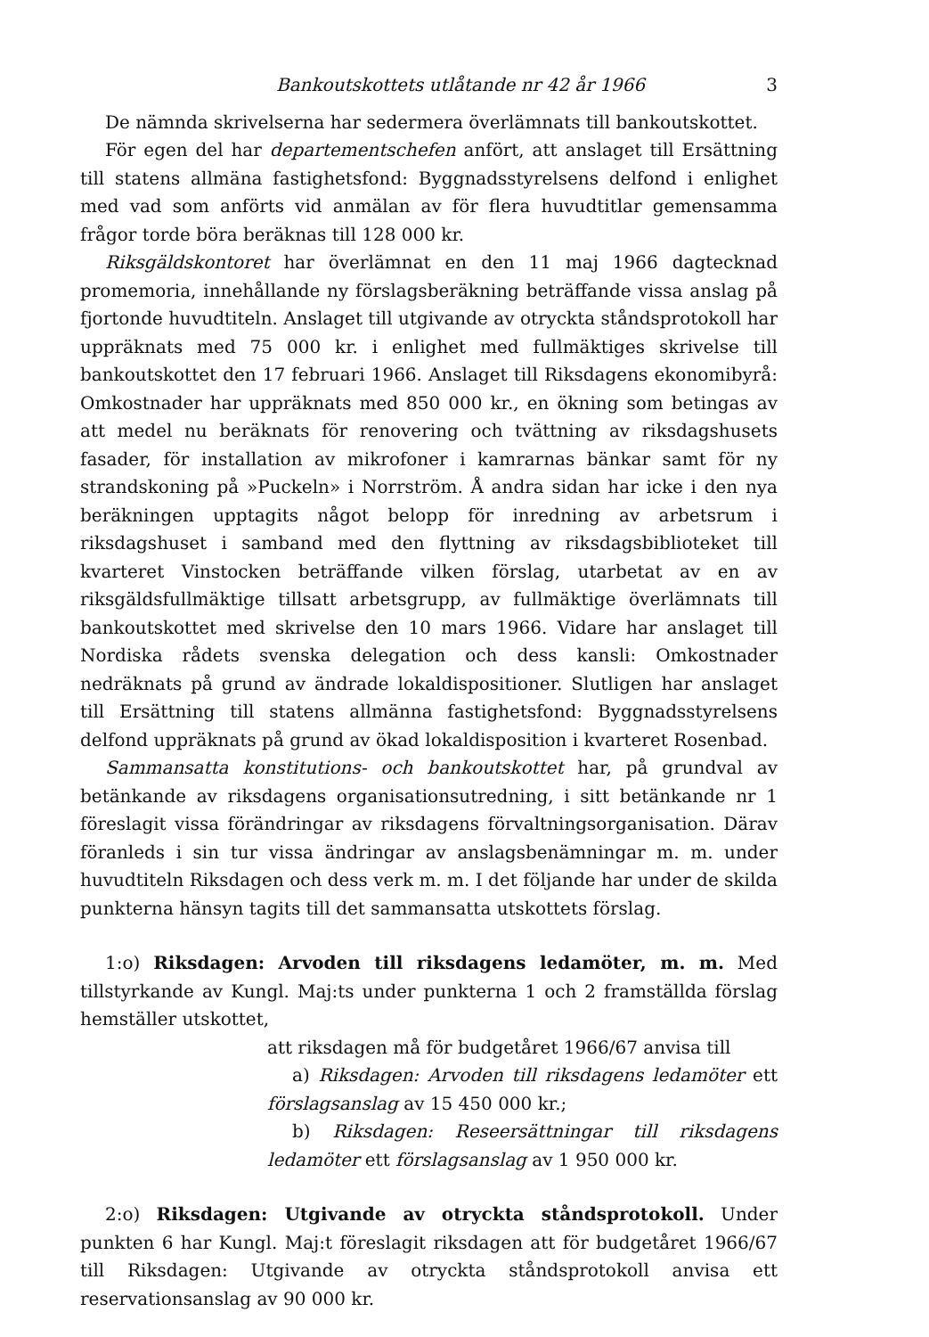Bankoutskottets utlåtande nr 42 år 1966 3
De nämnda skrivelserna har sedermera överlämnats till bankoutskottet.
För egen del har departementschefen anfört, att anslaget till Ersättning till statens allmäna fastighetsfond: Byggnadsstyrelsens delfond i enlighet med vad som anförts vid anmälan av för flera huvudtitlar gemensamma frågor torde böra beräknas till 128 000 kr.
Riksgäldskontoret har överlämnat en den 11 maj 1966 dagtecknad promemoria, innehållande ny förslagsberäkning beträffande vissa anslag på fjortonde huvudtiteln. Anslaget till utgivande av otryckta ståndsprotokoll har uppräknats med 75 000 kr. i enlighet med fullmäktiges skrivelse till bankoutskottet den 17 februari 1966. Anslaget till Riksdagens ekonomibyrå: Omkostnader har uppräknats med 850 000 kr., en ökning som betingas av att medel nu beräknats för renovering och tvättning av riksdagshusets fasader, för installation av mikrofoner i kamrarnas bänkar samt för ny strandskoning på »Puckeln» i Norrström. Å andra sidan har icke i den nya beräkningen upptagits något belopp för inredning av arbetsrum i riksdagshuset i samband med den flyttning av riksdagsbiblioteket till kvarteret Vinstocken beträffande vilken förslag, utarbetat av en av riksgäldsfullmäktige tillsatt arbetsgrupp, av fullmäktige överlämnats till bankoutskottet med skrivelse den 10 mars 1966. Vidare har anslaget till Nordiska rådets svenska delegation och dess kansli: Omkostnader nedräknats på grund av ändrade lokaldispositioner. Slutligen har anslaget till Ersättning till statens allmänna fastighetsfond: Byggnadsstyrelsens delfond uppräknats på grund av ökad lokaldisposition i kvarteret Rosenbad.
Sammansatta konstitutions- och bankoutskottet har, på grundval av betänkande av riksdagens organisationsutredning, i sitt betänkande nr 1 föreslagit vissa förändringar av riksdagens förvaltningsorganisation. Därav föranleds i sin tur vissa ändringar av anslagsbenämningar m. m. under huvudtiteln Riksdagen och dess verk m. m. I det följande har under de skilda punkterna hänsyn tagits till det sammansatta utskottets förslag.
1:o) Riksdagen: Arvoden till riksdagens ledamöter, m. m. Med tillstyrkande av Kungl. Maj:ts under punkterna 1 och 2 framställda förslag hemställer utskottet,
att riksdagen må för budgetåret 1966/67 anvisa till
a) Riksdagen: Arvoden till riksdagens ledamöter ett förslagsanslag av 15 450 000 kr.;
b) Riksdagen: Reseersättningar till riksdagens ledamöter ett förslagsanslag av 1 950 000 kr.
2:o) Riksdagen: Utgivande av otryckta ståndsprotokoll. Under punkten 6 har Kungl. Maj:t föreslagit riksdagen att för budgetåret 1966/67 till Riksdagen: Utgivande av otryckta ståndsprotokoll anvisa ett reservationsanslag av 90 000 kr.